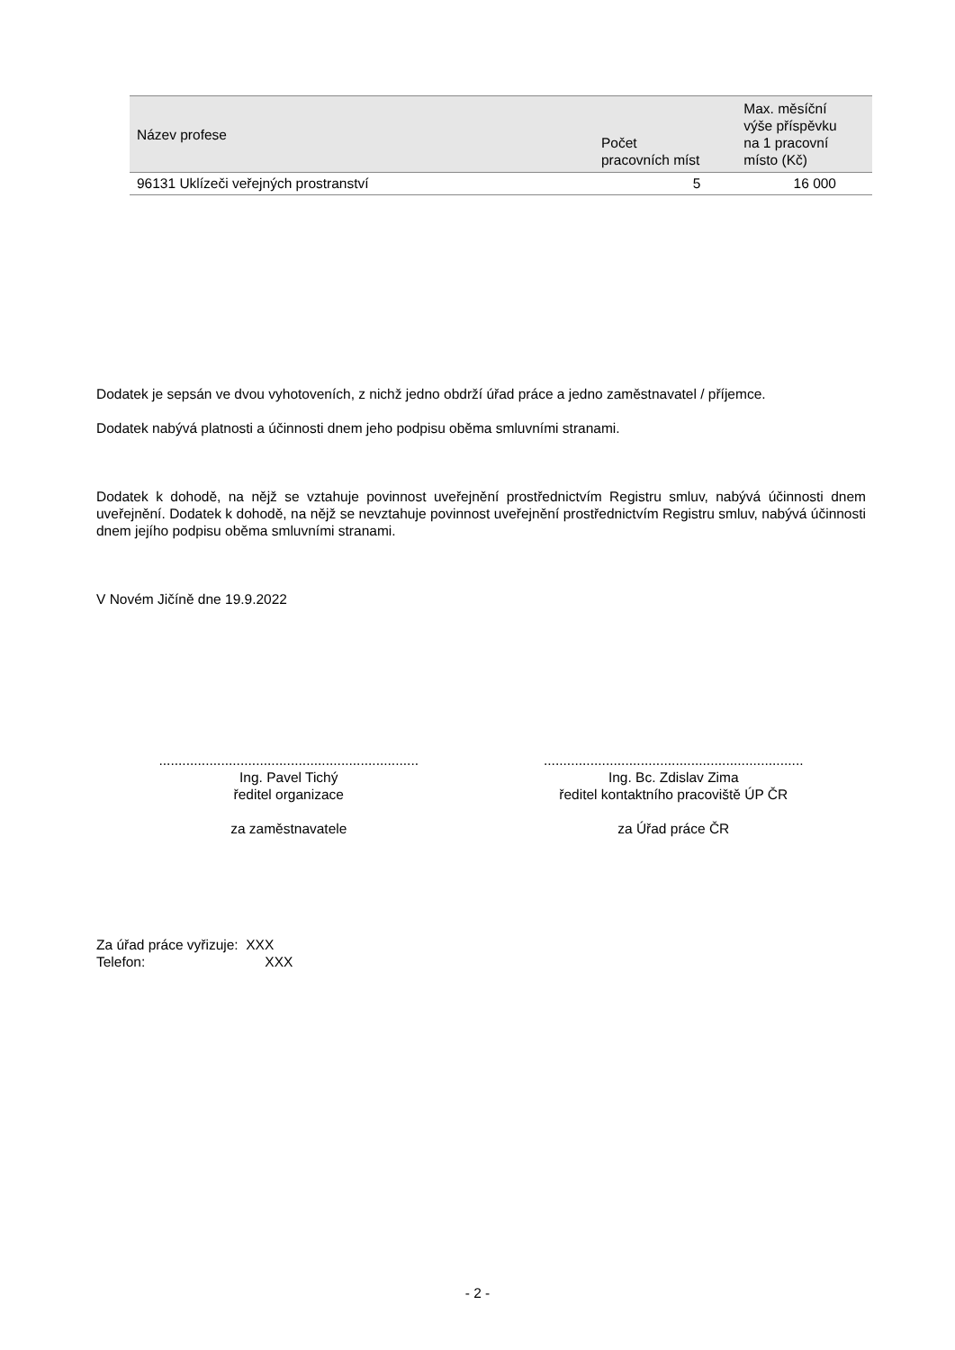| Název profese | Počet pracovních míst | Max. měsíční výše příspěvku na 1 pracovní místo (Kč) |
| --- | --- | --- |
| 96131 Uklízeči veřejných prostranství | 5 | 16 000 |
Dodatek je sepsán ve dvou vyhotoveních, z nichž jedno obdrží úřad práce a jedno zaměstnavatel / příjemce.
Dodatek nabývá platnosti a účinnosti dnem jeho podpisu oběma smluvními stranami.
Dodatek k dohodě, na nějž se vztahuje povinnost uveřejnění prostřednictvím Registru smluv, nabývá účinnosti dnem uveřejnění. Dodatek k dohodě, na nějž se nevztahuje povinnost uveřejnění prostřednictvím Registru smluv, nabývá účinnosti dnem jejího podpisu oběma smluvními stranami.
V Novém Jičíně dne 19.9.2022
...................................................................
Ing. Pavel Tichý
ředitel organizace
za zaměstnavatele
...................................................................
Ing. Bc. Zdislav Zima
ředitel kontaktního pracoviště ÚP ČR
za Úřad práce ČR
Za úřad práce vyřizuje: XXX
Telefon: XXX
- 2 -